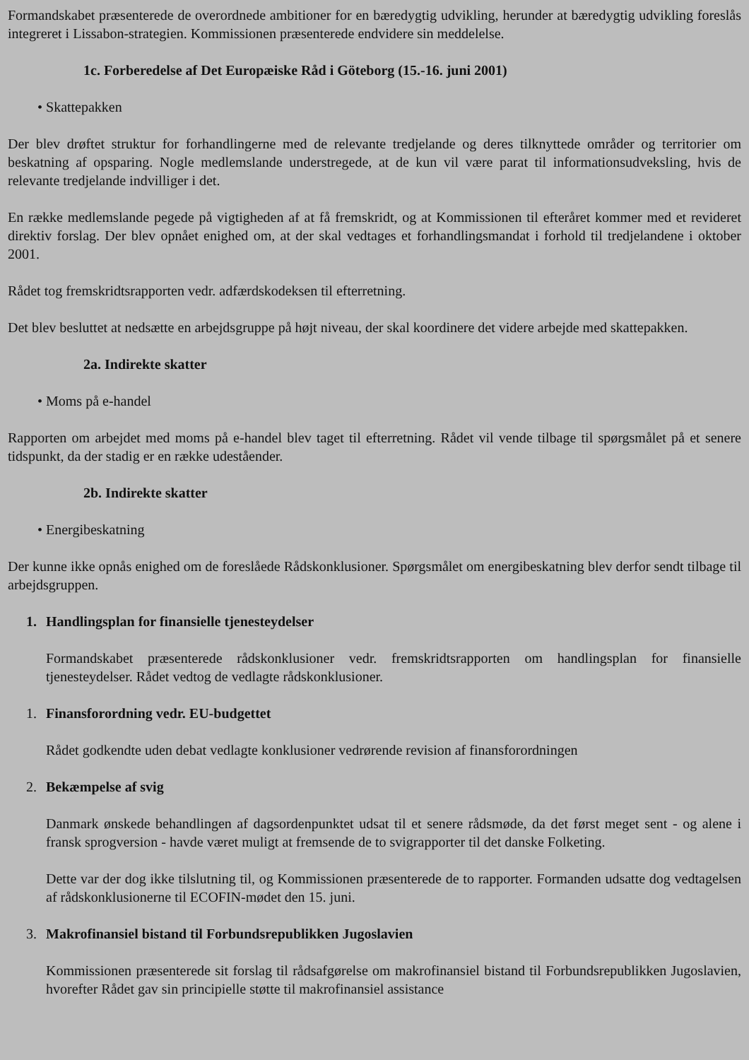Formandskabet præsenterede de overordnede ambitioner for en bæredygtig udvikling, herunder at bæredygtig udvikling foreslås integreret i Lissabon-strategien. Kommissionen præsenterede endvidere sin meddelelse.
1c. Forberedelse af Det Europæiske Råd i Göteborg (15.-16. juni 2001)
• Skattepakken
Der blev drøftet struktur for forhandlingerne med de relevante tredjelande og deres tilknyttede områder og territorier om beskatning af opsparing. Nogle medlemslande understregede, at de kun vil være parat til informationsudveksling, hvis de relevante tredjelande indvilliger i det.
En række medlemslande pegede på vigtigheden af at få fremskridt, og at Kommissionen til efteråret kommer med et revideret direktiv forslag. Der blev opnået enighed om, at der skal vedtages et forhandlingsmandat i forhold til tredjelandene i oktober 2001.
Rådet tog fremskridtsrapporten vedr. adfærdskodeksen til efterretning.
Det blev besluttet at nedsætte en arbejdsgruppe på højt niveau, der skal koordinere det videre arbejde med skattepakken.
2a. Indirekte skatter
• Moms på e-handel
Rapporten om arbejdet med moms på e-handel blev taget til efterretning. Rådet vil vende tilbage til spørgsmålet på et senere tidspunkt, da der stadig er en række udeståender.
2b. Indirekte skatter
• Energibeskatning
Der kunne ikke opnås enighed om de foreslåede Rådskonklusioner. Spørgsmålet om energibeskatning blev derfor sendt tilbage til arbejdsgruppen.
1. Handlingsplan for finansielle tjenesteydelser
Formandskabet præsenterede rådskonklusioner vedr. fremskridtsrapporten om handlingsplan for finansielle tjenesteydelser. Rådet vedtog de vedlagte rådskonklusioner.
1. Finansforordning vedr. EU-budgettet
Rådet godkendte uden debat vedlagte konklusioner vedrørende revision af finansforordningen
2. Bekæmpelse af svig
Danmark ønskede behandlingen af dagsordenpunktet udsat til et senere rådsmøde, da det først meget sent - og alene i fransk sprogversion - havde været muligt at fremsende de to svigrapporter til det danske Folketing.
Dette var der dog ikke tilslutning til, og Kommissionen præsenterede de to rapporter. Formanden udsatte dog vedtagelsen af rådskonklusionerne til ECOFIN-mødet den 15. juni.
3. Makrofinansiel bistand til Forbundsrepublikken Jugoslavien
Kommissionen præsenterede sit forslag til rådsafgørelse om makrofinansiel bistand til Forbundsrepublikken Jugoslavien, hvorefter Rådet gav sin principielle støtte til makrofinansiel assistance